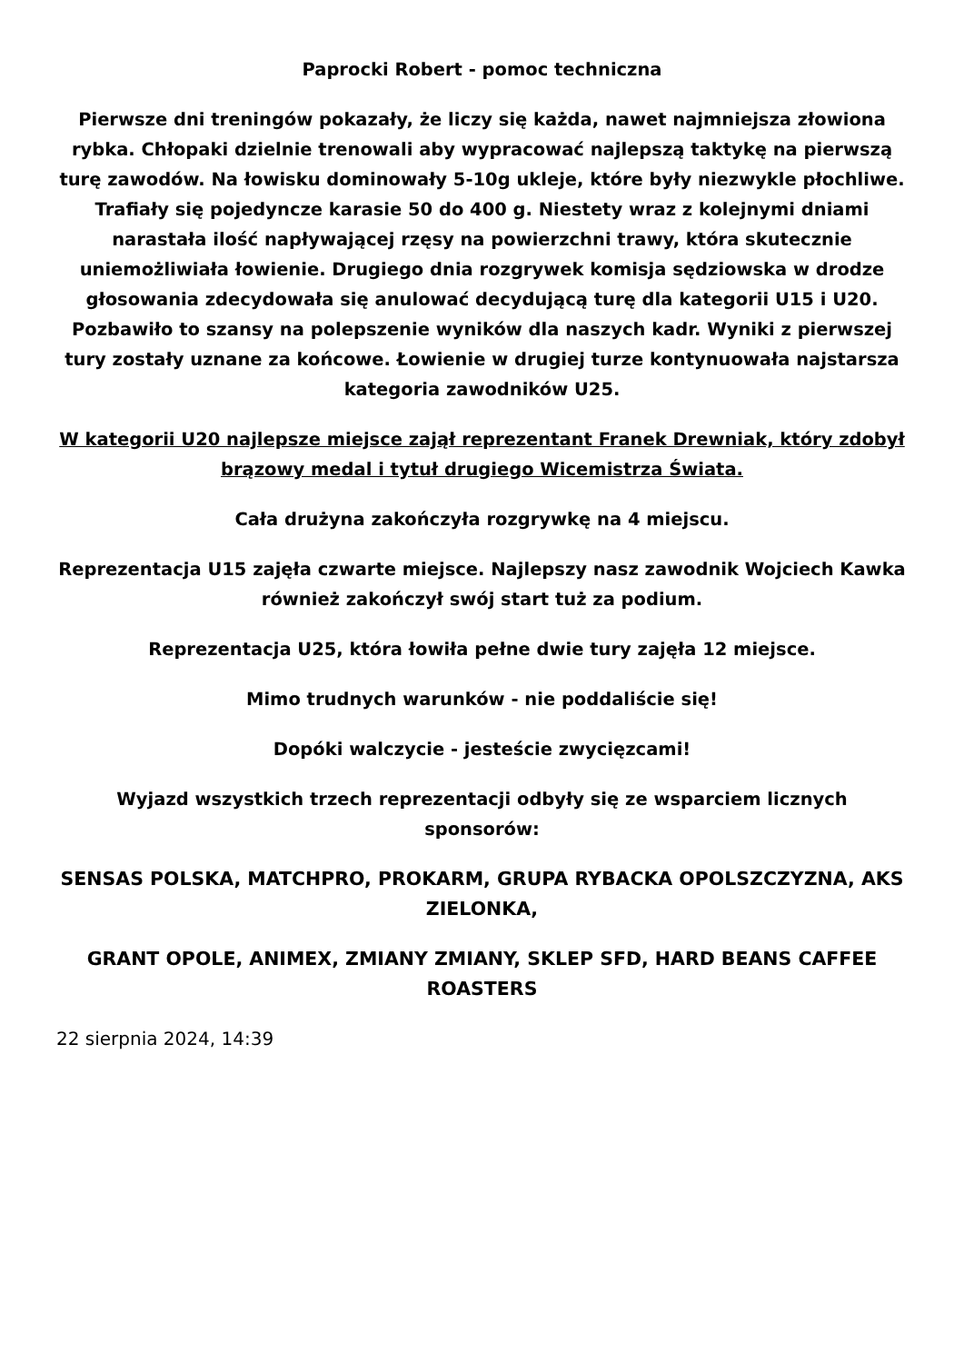Paprocki Robert - pomoc techniczna
Pierwsze dni treningów pokazały, że liczy się każda, nawet najmniejsza złowiona rybka. Chłopaki dzielnie trenowali aby wypracować najlepszą taktykę na pierwszą turę zawodów. Na łowisku dominowały 5-10g ukleje, które były niezwykle płochliwe. Trafiały się pojedyncze karasie 50 do 400 g. Niestety wraz z kolejnymi dniami narastała ilość napływającej rzęsy na powierzchni trawy, która skutecznie uniemożliwiała łowienie. Drugiego dnia rozgrywek komisja sędziowska w drodze głosowania zdecydowała się anulować decydującą turę dla kategorii U15 i U20. Pozbawiło to szansy na polepszenie wyników dla naszych kadr. Wyniki z pierwszej tury zostały uznane za końcowe. Łowienie w drugiej turze kontynuowała najstarsza kategoria zawodników U25.
W kategorii U20 najlepsze miejsce zajął reprezentant Franek Drewniak, który zdobył brązowy medal i tytuł drugiego Wicemistrza Świata.
Cała drużyna zakończyła rozgrywkę na 4 miejscu.
Reprezentacja U15 zajęła czwarte miejsce. Najlepszy nasz zawodnik Wojciech Kawka również zakończył swój start tuż za podium.
Reprezentacja U25, która łowiła pełne dwie tury zajęła 12 miejsce.
Mimo trudnych warunków - nie poddaliście się!
Dopóki walczycie - jesteście zwycięzcami!
Wyjazd wszystkich trzech reprezentacji odbyły się ze wsparciem licznych sponsorów:
SENSAS POLSKA, MATCHPRO, PROKARM, GRUPA RYBACKA OPOLSZCZYZNA, AKS ZIELONKA,
GRANT OPOLE, ANIMEX, ZMIANY ZMIANY, SKLEP SFD, HARD BEANS CAFFEE ROASTERS
22 sierpnia 2024, 14:39